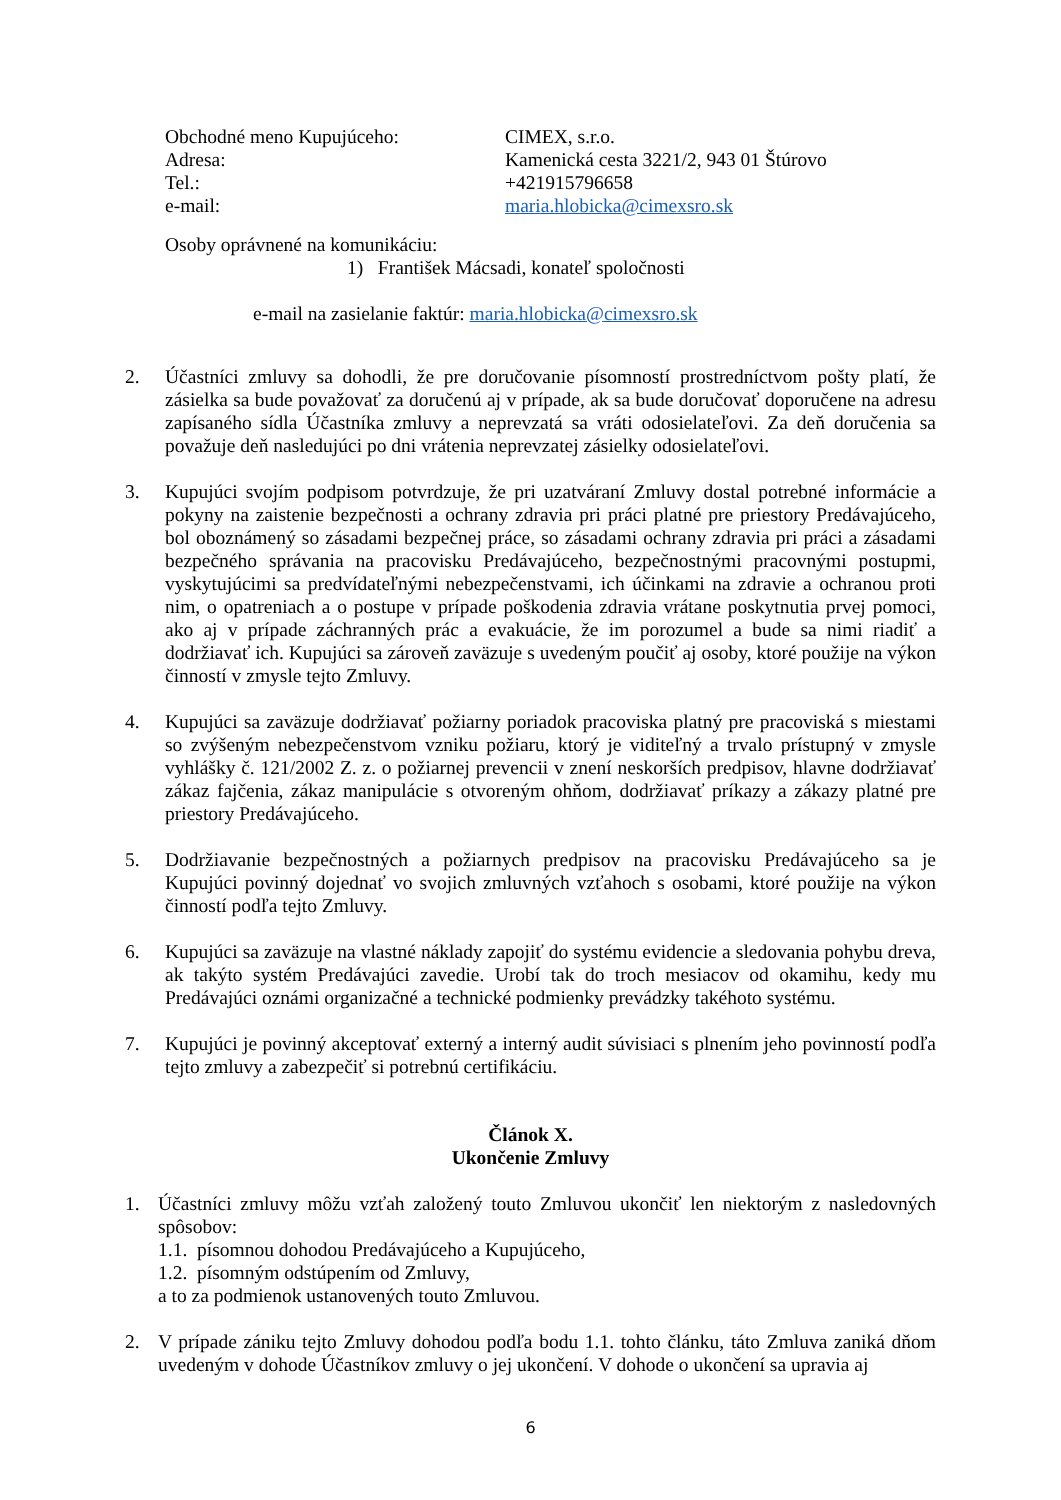| Obchodné meno Kupujúceho: | CIMEX, s.r.o. |
| Adresa: | Kamenická cesta 3221/2, 943 01 Štúrovo |
| Tel.: | +421915796658 |
| e-mail: | maria.hlobicka@cimexsro.sk |
Osoby oprávnené na komunikáciu:
1) František Mácsadi, konateľ spoločnosti
e-mail na zasielanie faktúr: maria.hlobicka@cimexsro.sk
2. Účastníci zmluvy sa dohodli, že pre doručovanie písomností prostredníctvom pošty platí, že zásielka sa bude považovať za doručenú aj v prípade, ak sa bude doručovať doporučene na adresu zapísaného sídla Účastníka zmluvy a neprevzatá sa vráti odosielateľovi. Za deň doručenia sa považuje deň nasledujúci po dni vrátenia neprevzatej zásielky odosielateľovi.
3. Kupujúci svojím podpisom potvrdzuje, že pri uzatváraní Zmluvy dostal potrebné informácie a pokyny na zaistenie bezpečnosti a ochrany zdravia pri práci platné pre priestory Predávajúceho, bol oboznámený so zásadami bezpečnej práce, so zásadami ochrany zdravia pri práci a zásadami bezpečného správania na pracovisku Predávajúceho, bezpečnostnými pracovnými postupmi, vyskytujúcimi sa predvídateľnými nebezpečenstvami, ich účinkami na zdravie a ochranou proti nim, o opatreniach a o postupe v prípade poškodenia zdravia vrátane poskytnutia prvej pomoci, ako aj v prípade záchranných prác a evakuácie, že im porozumel a bude sa nimi riadiť a dodržiavať ich. Kupujúci sa zároveň zaväzuje s uvedeným poučiť aj osoby, ktoré použije na výkon činností v zmysle tejto Zmluvy.
4. Kupujúci sa zaväzuje dodržiavať požiarny poriadok pracoviska platný pre pracoviská s miestami so zvýšeným nebezpečenstvom vzniku požiaru, ktorý je viditeľný a trvalo prístupný v zmysle vyhlášky č. 121/2002 Z. z. o požiarnej prevencii v znení neskorších predpisov, hlavne dodržiavať zákaz fajčenia, zákaz manipulácie s otvoreným ohňom, dodržiavať príkazy a zákazy platné pre priestory Predávajúceho.
5. Dodržiavanie bezpečnostných a požiarnych predpisov na pracovisku Predávajúceho sa je Kupujúci povinný dojednať vo svojich zmluvných vzťahoch s osobami, ktoré použije na výkon činností podľa tejto Zmluvy.
6. Kupujúci sa zaväzuje na vlastné náklady zapojiť do systému evidencie a sledovania pohybu dreva, ak takýto systém Predávajúci zavedie. Urobí tak do troch mesiacov od okamihu, kedy mu Predávajúci oznámi organizačné a technické podmienky prevádzky takéhoto systému.
7. Kupujúci je povinný akceptovať externý a interný audit súvisiaci s plnením jeho povinností podľa tejto zmluvy a zabezpečiť si potrebnú certifikáciu.
Článok X.
Ukončenie Zmluvy
1. Účastníci zmluvy môžu vzťah založený touto Zmluvou ukončiť len niektorým z nasledovných spôsobov:
1.1. písomnou dohodou Predávajúceho a Kupujúceho,
1.2. písomným odstúpením od Zmluvy,
a to za podmienok ustanovených touto Zmluvou.
2. V prípade zániku tejto Zmluvy dohodou podľa bodu 1.1. tohto článku, táto Zmluva zaniká dňom uvedeným v dohode Účastníkov zmluvy o jej ukončení. V dohode o ukončení sa upravia aj
6